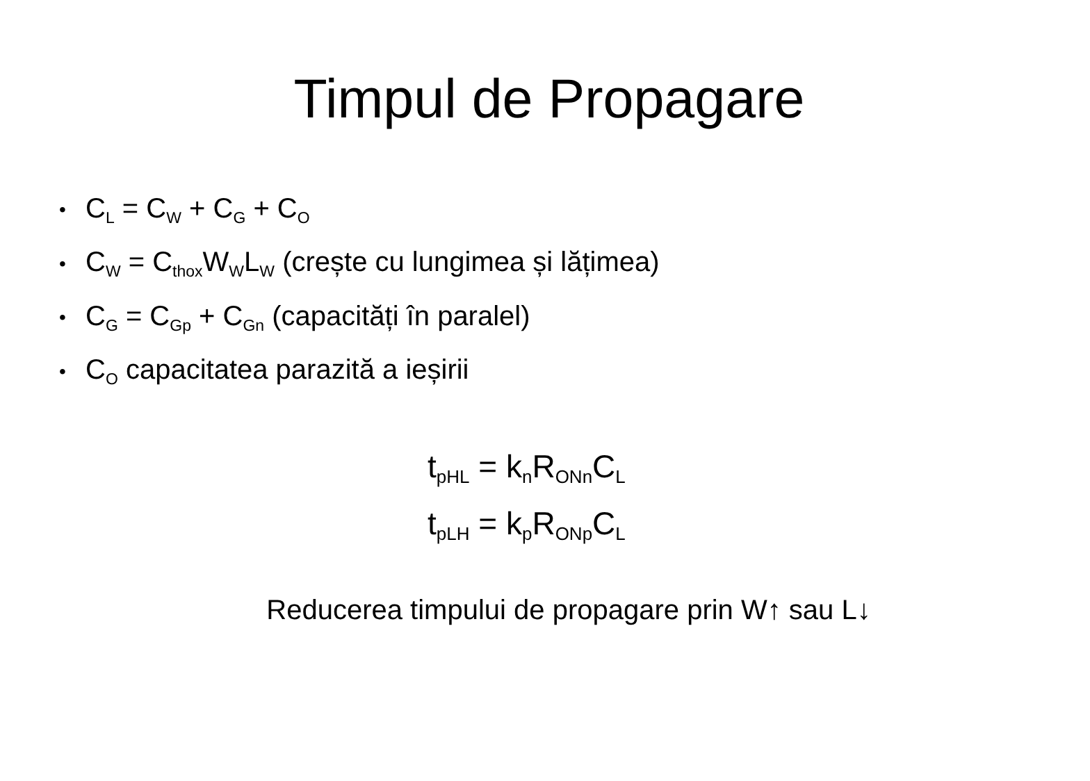Timpul de Propagare
• C<sub>L</sub> = C<sub>W</sub> + C<sub>G</sub> + C<sub>O</sub>
• C<sub>W</sub> = C<sub>thox</sub>W<sub>W</sub>L<sub>W</sub> (crește cu lungimea și lățimea)
• C<sub>G</sub> = C<sub>Gp</sub> + C<sub>Gn</sub> (capacități în paralel)
• C<sub>O</sub> capacitatea parazită a ieșirii
t<sub>pHL</sub> = k<sub>n</sub>R<sub>ONn</sub>C<sub>L</sub>
t<sub>pLH</sub> = k<sub>p</sub>R<sub>ONp</sub>C<sub>L</sub>
Reducerea timpului de propagare prin W↑ sau L↓